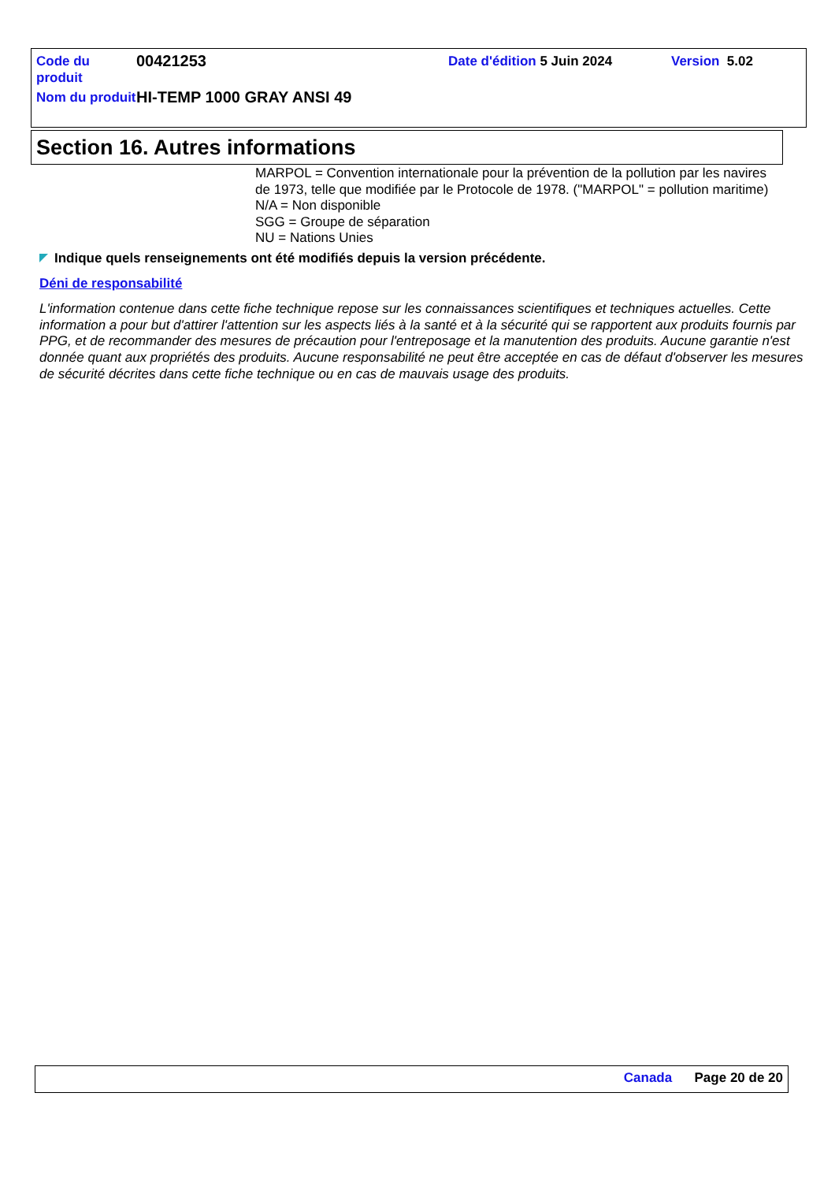Code du produit
00421253
Date d'édition 5 Juin 2024 Version 5.02
Nom du produit
HI-TEMP 1000 GRAY ANSI 49
Section 16. Autres informations
MARPOL = Convention internationale pour la prévention de la pollution par les navires
de 1973, telle que modifiée par le Protocole de 1978. ("MARPOL" = pollution maritime)
N/A = Non disponible
SGG = Groupe de séparation
NU = Nations Unies
Indique quels renseignements ont été modifiés depuis la version précédente.
Déni de responsabilité
L'information contenue dans cette fiche technique repose sur les connaissances scientifiques et techniques actuelles. Cette information a pour but d'attirer l'attention sur les aspects liés à la santé et à la sécurité qui se rapportent aux produits fournis par PPG, et de recommander des mesures de précaution pour l'entreposage et la manutention des produits. Aucune garantie n'est donnée quant aux propriétés des produits. Aucune responsabilité ne peut être acceptée en cas de défaut d'observer les mesures de sécurité décrites dans cette fiche technique ou en cas de mauvais usage des produits.
Canada Page 20 de 20